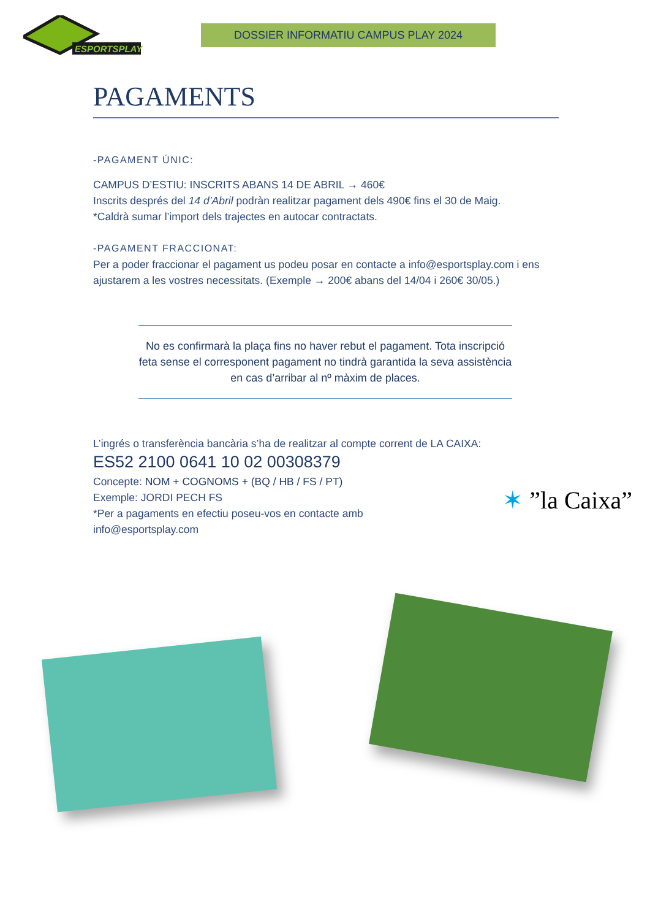ESPORTSPLAY
DOSSIER INFORMATIU CAMPUS PLAY 2024
PAGAMENTS
-PAGAMENT ÚNIC:
CAMPUS D’ESTIU: INSCRITS ABANS 14 DE ABRIL → 460€
Inscrits després del 14 d’Abril podràn realitzar pagament dels 490€ fins el 30 de Maig.
*Caldrà sumar l’import dels trajectes en autocar contractats.
-PAGAMENT FRACCIONAT:
Per a poder fraccionar el pagament us podeu posar en contacte a info@esportsplay.com i ens ajustarem a les vostres necessitats. (Exemple → 200€ abans del 14/04 i 260€ 30/05.)
No es confirmarà la plaça fins no haver rebut el pagament. Tota inscripció feta sense el corresponent pagament no tindrà garantida la seva assistència en cas d’arribar al nº màxim de places.
L’ingrés o transferència bancària s’ha de realitzar al compte corrent de LA CAIXA:
ES52 2100 0641 10 02 00308379
Concepte: NOM + COGNOMS + (BQ / HB / FS / PT)
Exemple: JORDI PECH FS
*Per a pagaments en efectiu poseu-vos en contacte amb
info@esportsplay.com
✶ ”la Caixa”